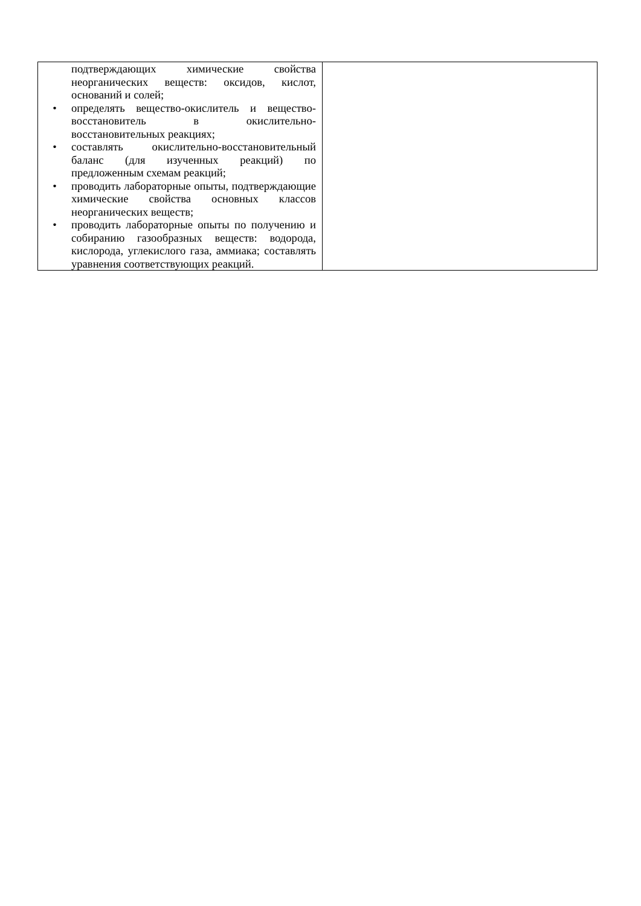| подтверждающих химические свойства неорганических веществ: оксидов, кислот, оснований и солей; • определять вещество-окислитель и вещество-восстановитель в окислительно-восстановительных реакциях; • составлять окислительно-восстановительный баланс (для изученных реакций) по предложенным схемам реакций; • проводить лабораторные опыты, подтверждающие химические свойства основных классов неорганических веществ; • проводить лабораторные опыты по получению и собиранию газообразных веществ: водорода, кислорода, углекислого газа, аммиака; составлять уравнения соответствующих реакций. | |